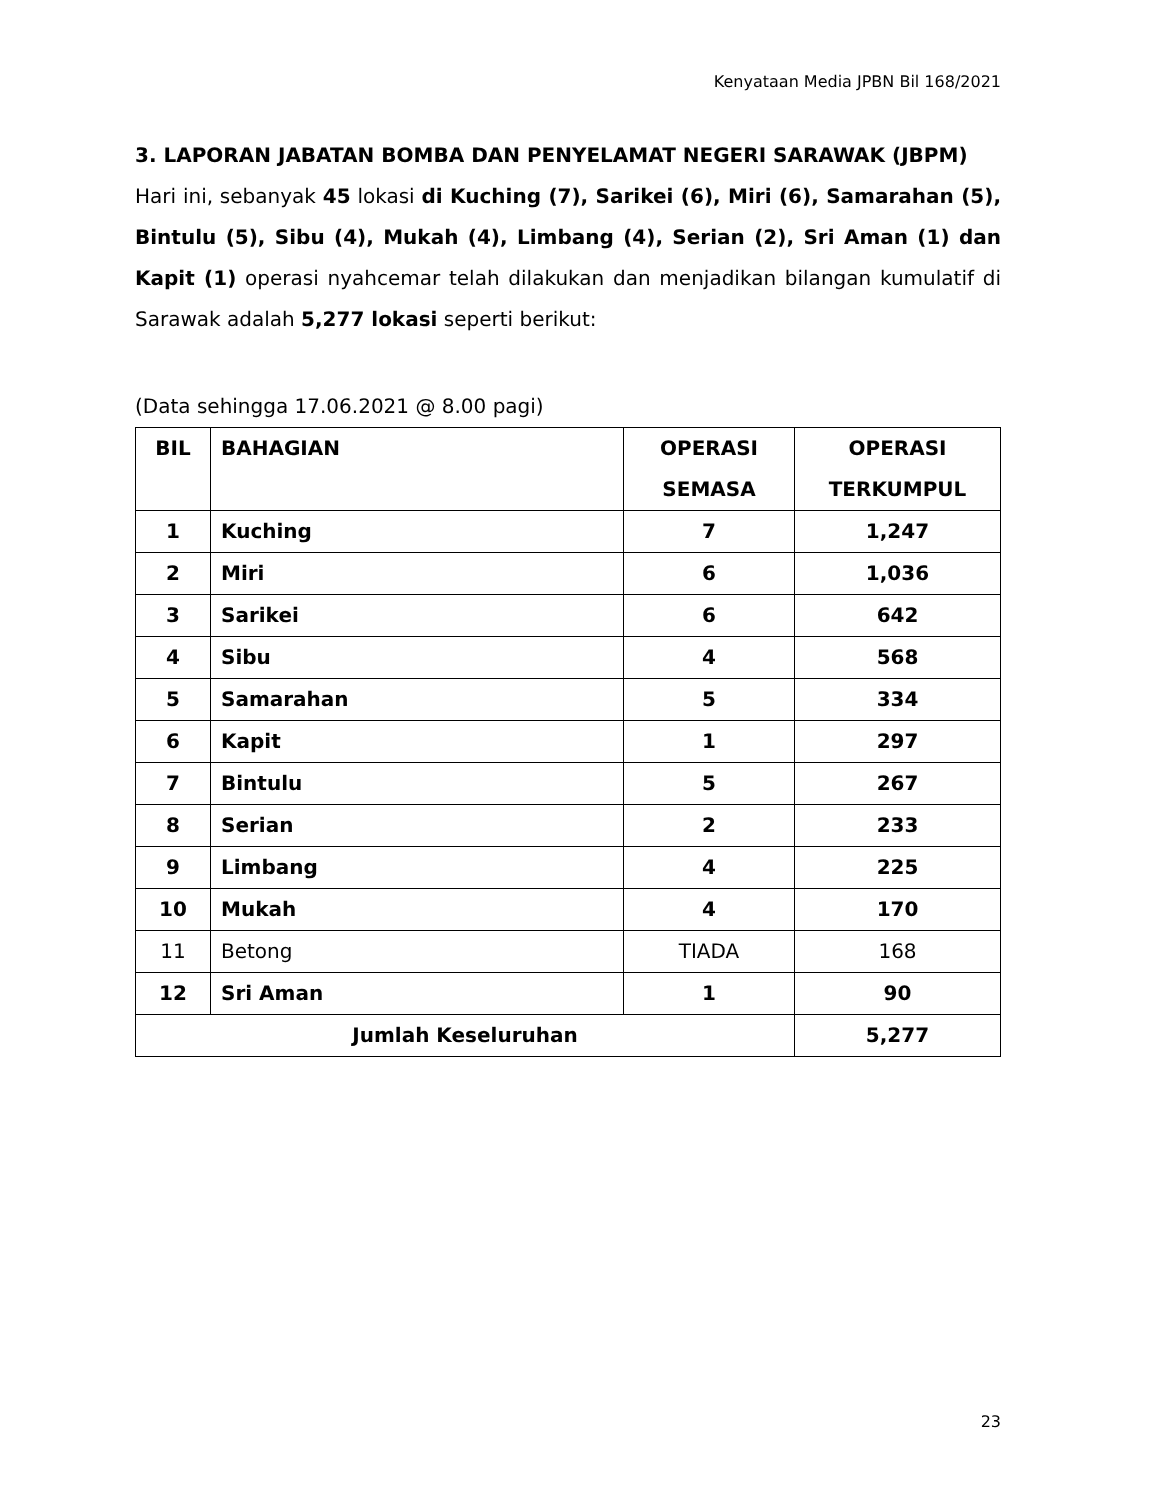Kenyataan Media JPBN Bil 168/2021
3. LAPORAN JABATAN BOMBA DAN PENYELAMAT NEGERI SARAWAK (JBPM)
Hari ini, sebanyak 45 lokasi di Kuching (7), Sarikei (6), Miri (6), Samarahan (5), Bintulu (5), Sibu (4), Mukah (4), Limbang (4), Serian (2), Sri Aman (1) dan Kapit (1) operasi nyahcemar telah dilakukan dan menjadikan bilangan kumulatif di Sarawak adalah 5,277 lokasi seperti berikut:
(Data sehingga 17.06.2021 @ 8.00 pagi)
| BIL | BAHAGIAN | OPERASI SEMASA | OPERASI TERKUMPUL |
| --- | --- | --- | --- |
| 1 | Kuching | 7 | 1,247 |
| 2 | Miri | 6 | 1,036 |
| 3 | Sarikei | 6 | 642 |
| 4 | Sibu | 4 | 568 |
| 5 | Samarahan | 5 | 334 |
| 6 | Kapit | 1 | 297 |
| 7 | Bintulu | 5 | 267 |
| 8 | Serian | 2 | 233 |
| 9 | Limbang | 4 | 225 |
| 10 | Mukah | 4 | 170 |
| 11 | Betong | TIADA | 168 |
| 12 | Sri Aman | 1 | 90 |
| Jumlah Keseluruhan | | | 5,277 |
23